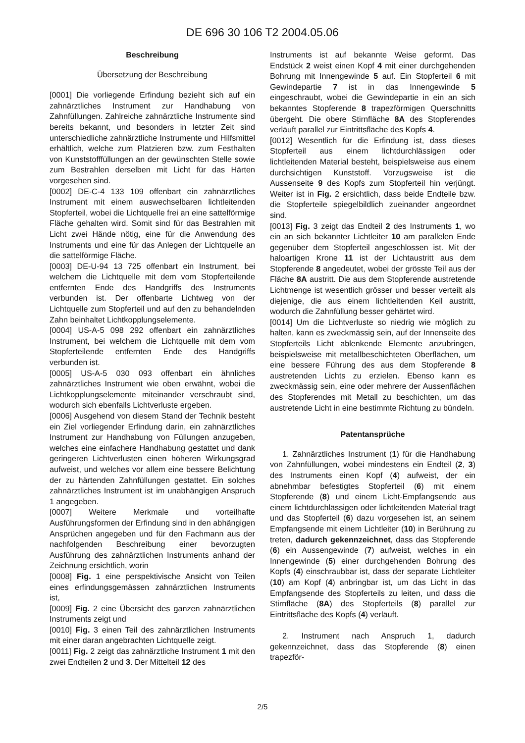DE 696 30 106 T2 2004.05.06
Beschreibung
Übersetzung der Beschreibung
[0001] Die vorliegende Erfindung bezieht sich auf ein zahnärztliches Instrument zur Handhabung von Zahnfüllungen. Zahlreiche zahnärztliche Instrumente sind bereits bekannt, und besonders in letzter Zeit sind unterschiedliche zahnärztliche Instrumente und Hilfsmittel erhältlich, welche zum Platzieren bzw. zum Festhalten von Kunststofffüllungen an der gewünschten Stelle sowie zum Bestrahlen derselben mit Licht für das Härten vorgesehen sind.
[0002] DE-C-4 133 109 offenbart ein zahnärztliches Instrument mit einem auswechselbaren lichtleitenden Stopferteil, wobei die Lichtquelle frei an eine sattelförmige Fläche gehalten wird. Somit sind für das Bestrahlen mit Licht zwei Hände nötig, eine für die Anwendung des Instruments und eine für das Anlegen der Lichtquelle an die sattelförmige Fläche.
[0003] DE-U-94 13 725 offenbart ein Instrument, bei welchem die Lichtquelle mit dem vom Stopferteilende entfernten Ende des Handgriffs des Instruments verbunden ist. Der offenbarte Lichtweg von der Lichtquelle zum Stopferteil und auf den zu behandelnden Zahn beinhaltet Lichtkopplungselemente.
[0004] US-A-5 098 292 offenbart ein zahnärztliches Instrument, bei welchem die Lichtquelle mit dem vom Stopferteilende entfernten Ende des Handgriffs verbunden ist.
[0005] US-A-5 030 093 offenbart ein ähnliches zahnärztliches Instrument wie oben erwähnt, wobei die Lichtkopplungselemente miteinander verschraubt sind, wodurch sich ebenfalls Lichtverluste ergeben.
[0006] Ausgehend von diesem Stand der Technik besteht ein Ziel vorliegender Erfindung darin, ein zahnärztliches Instrument zur Handhabung von Füllungen anzugeben, welches eine einfachere Handhabung gestattet und dank geringeren Lichtverlusten einen höheren Wirkungsgrad aufweist, und welches vor allem eine bessere Belichtung der zu härtenden Zahnfüllungen gestattet. Ein solches zahnärztliches Instrument ist im unabhängigen Anspruch 1 angegeben.
[0007] Weitere Merkmale und vorteilhafte Ausführungsformen der Erfindung sind in den abhängigen Ansprüchen angegeben und für den Fachmann aus der nachfolgenden Beschreibung einer bevorzugten Ausführung des zahnärztlichen Instruments anhand der Zeichnung ersichtlich, worin
[0008] Fig. 1 eine perspektivische Ansicht von Teilen eines erfindungsgemässen zahnärztlichen Instruments ist,
[0009] Fig. 2 eine Übersicht des ganzen zahnärztlichen Instruments zeigt und
[0010] Fig. 3 einen Teil des zahnärztlichen Instruments mit einer daran angebrachten Lichtquelle zeigt.
[0011] Fig. 2 zeigt das zahnärztliche Instrument 1 mit den zwei Endteilen 2 und 3. Der Mittelteil 12 des
Instruments ist auf bekannte Weise geformt. Das Endstück 2 weist einen Kopf 4 mit einer durchgehenden Bohrung mit Innengewinde 5 auf. Ein Stopferteil 6 mit Gewindepartie 7 ist in das Innengewinde 5 eingeschraubt, wobei die Gewindepartie in ein an sich bekanntes Stopferende 8 trapezförmigen Querschnitts übergeht. Die obere Stirnfläche 8A des Stopferendes verläuft parallel zur Eintrittsfläche des Kopfs 4.
[0012] Wesentlich für die Erfindung ist, dass dieses Stopferteil aus einem lichtdurchlässigen oder lichtleitenden Material besteht, beispielsweise aus einem durchsichtigen Kunststoff. Vorzugsweise ist die Aussenseite 9 des Kopfs zum Stopferteil hin verjüngt. Weiter ist in Fig. 2 ersichtlich, dass beide Endteile bzw. die Stopferteile spiegelbildlich zueinander angeordnet sind.
[0013] Fig. 3 zeigt das Endteil 2 des Instruments 1, wo ein an sich bekannter Lichtleiter 10 am parallelen Ende gegenüber dem Stopferteil angeschlossen ist. Mit der haloartigen Krone 11 ist der Lichtaustritt aus dem Stopferende 8 angedeutet, wobei der grösste Teil aus der Fläche 8A austritt. Die aus dem Stopferende austretende Lichtmenge ist wesentlich grösser und besser verteilt als diejenige, die aus einem lichtleitenden Keil austritt, wodurch die Zahnfüllung besser gehärtet wird.
[0014] Um die Lichtverluste so niedrig wie möglich zu halten, kann es zweckmässig sein, auf der Innenseite des Stopferteils Licht ablenkende Elemente anzubringen, beispielsweise mit metallbeschichteten Oberflächen, um eine bessere Führung des aus dem Stopferende 8 austretenden Lichts zu erzielen. Ebenso kann es zweckmässig sein, eine oder mehrere der Aussenflächen des Stopferendes mit Metall zu beschichten, um das austretende Licht in eine bestimmte Richtung zu bündeln.
Patentansprüche
1. Zahnärztliches Instrument (1) für die Handhabung von Zahnfüllungen, wobei mindestens ein Endteil (2, 3) des Instruments einen Kopf (4) aufweist, der ein abnehmbar befestigtes Stopferteil (6) mit einem Stopferende (8) und einem Licht-Empfangsende aus einem lichtdurchlässigen oder lichtleitenden Material trägt und das Stopferteil (6) dazu vorgesehen ist, an seinem Empfangsende mit einem Lichtleiter (10) in Berührung zu treten, dadurch gekennzeichnet, dass das Stopferende (6) ein Aussengewinde (7) aufweist, welches in ein Innengewinde (5) einer durchgehenden Bohrung des Kopfs (4) einschraubbar ist, dass der separate Lichtleiter (10) am Kopf (4) anbringbar ist, um das Licht in das Empfangsende des Stopferteils zu leiten, und dass die Stirnfläche (8A) des Stopferteils (8) parallel zur Eintrittsfläche des Kopfs (4) verläuft.
2. Instrument nach Anspruch 1, dadurch gekennzeichnet, dass das Stopferende (8) einen trapezför-
2/5